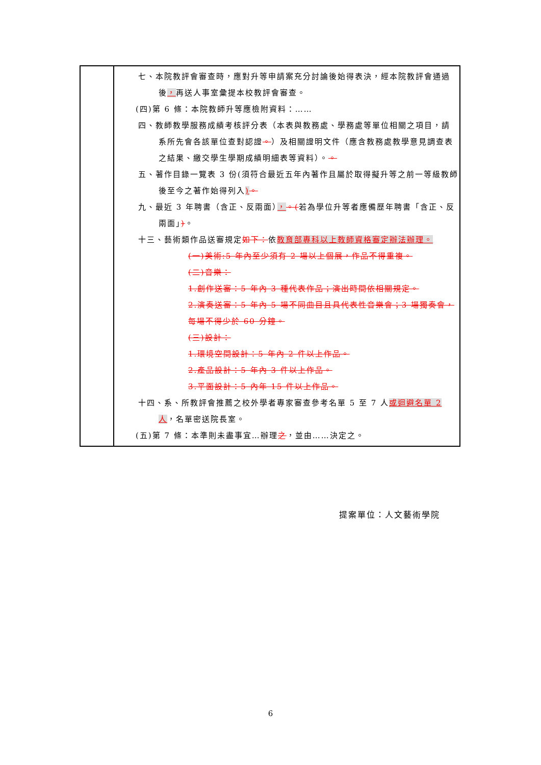| | 七、本院教評會審查時，應對升等申請案充分討論後始得表決，經本院教評會通過後 ， 再送人事室彙提本校教評會審查。 (四)第 6 條：本院教師升等應檢附資料：…… 四、教師教學服務成績考核評分表（本表與教務處、學務處等單位相關之項目，請系所先會各該單位查對認證 。 ）及相關證明文件（應含教務處教學意見調查表之結果、繳交學生學期成績明細表等資料）。 。 五、著作目錄一覽表 3 份(須符合最近五年內著作且屬於取得擬升等之前一等級教師後至今之著作始得列入 ) 。 九、最近 3 年聘書（含正、反兩面） ， 。( 若為學位升等者應備歷年聘書「含正、反兩面」 ) 。 十三、藝術類作品送審規定 如下： 依 教育部專科以上教師資格審定辦法辦理。 (一)美術:5 年內至少須有 2 場以上個展，作品不得重複。 (二)音樂： 1.創作送審：5 年內 3 種代表作品；演出時間依相關規定。 2.演奏送審：5 年內 5 場不同曲目且具代表性音樂會；3 場獨奏會，每場不得少於 60 分鐘。 (三)設計： 1.環境空間設計：5 年內 2 件以上作品。 2.產品設計：5 年內 3 件以上作品。 3.平面設計：5 內年 15 件以上作品。 十四、系、所教評會推薦之校外學者專家審查參考名單 5 至 7 人 或迴避名單 2 人 ，名單密送院長室。 (五)第 7 條：本準則未盡事宜…辦理 之 ，並由……決定之。 |
提案單位：人文藝術學院
6